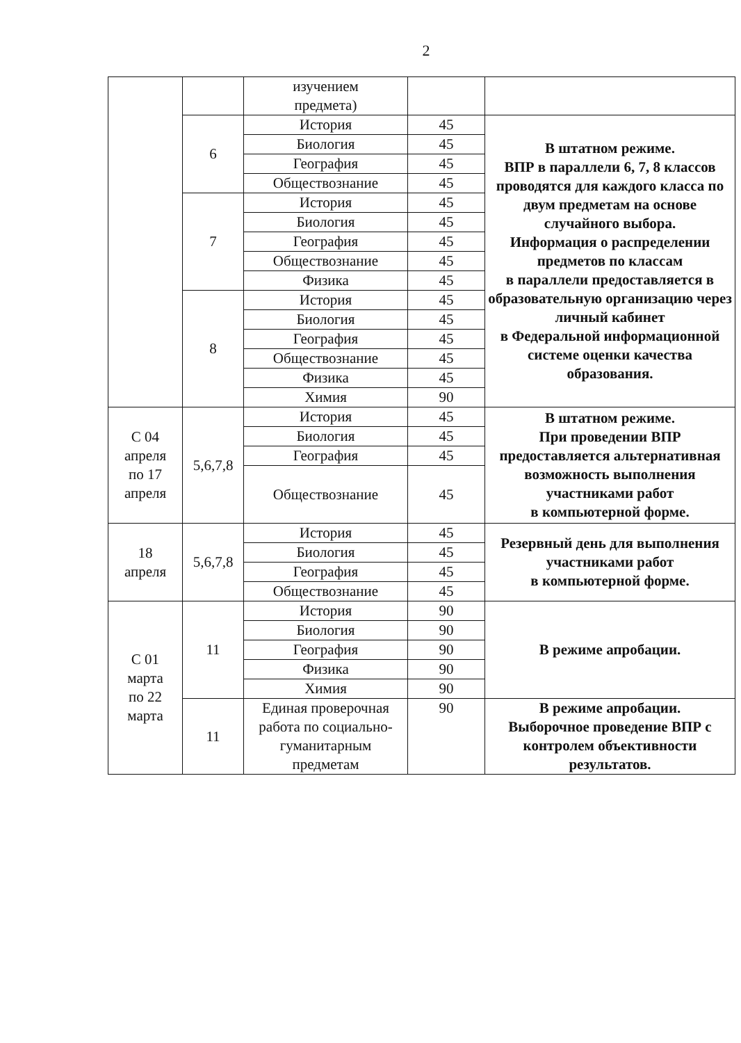2
| | | изучением предмета) | | |
| | 6 | История | 45 | В штатном режиме. ВПР в параллели 6, 7, 8 классов проводятся для каждого класса по двум предметам на основе случайного выбора. Информация о распределении предметов по классам в параллели предоставляется в образовательную организацию через личный кабинет в Федеральной информационной системе оценки качества образования. |
| | | Биология | 45 | |
| | | География | 45 | |
| | | Обществознание | 45 | |
| | 7 | История | 45 | |
| | | Биология | 45 | |
| | | География | 45 | |
| | | Обществознание | 45 | |
| | | Физика | 45 | |
| | 8 | История | 45 | |
| | | Биология | 45 | |
| | | География | 45 | |
| | | Обществознание | 45 | |
| | | Физика | 45 | |
| | | Химия | 90 | |
| С 04 апреля по 17 апреля | 5,6,7,8 | История | 45 | В штатном режиме. При проведении ВПР предоставляется альтернативная возможность выполнения участниками работ в компьютерной форме. |
| | | Биология | 45 | |
| | | География | 45 | |
| | | Обществознание | 45 | |
| 18 апреля | 5,6,7,8 | История | 45 | Резервный день для выполнения участниками работ в компьютерной форме. |
| | | Биология | 45 | |
| | | География | 45 | |
| | | Обществознание | 45 | |
| С 01 марта по 22 марта | 11 | История | 90 | В режиме апробации. |
| | | Биология | 90 | |
| | | География | 90 | |
| | | Физика | 90 | |
| | | Химия | 90 | |
| | 11 | Единая проверочная работа по социально-гуманитарным предметам | 90 | В режиме апробации. Выборочное проведение ВПР с контролем объективности результатов. |